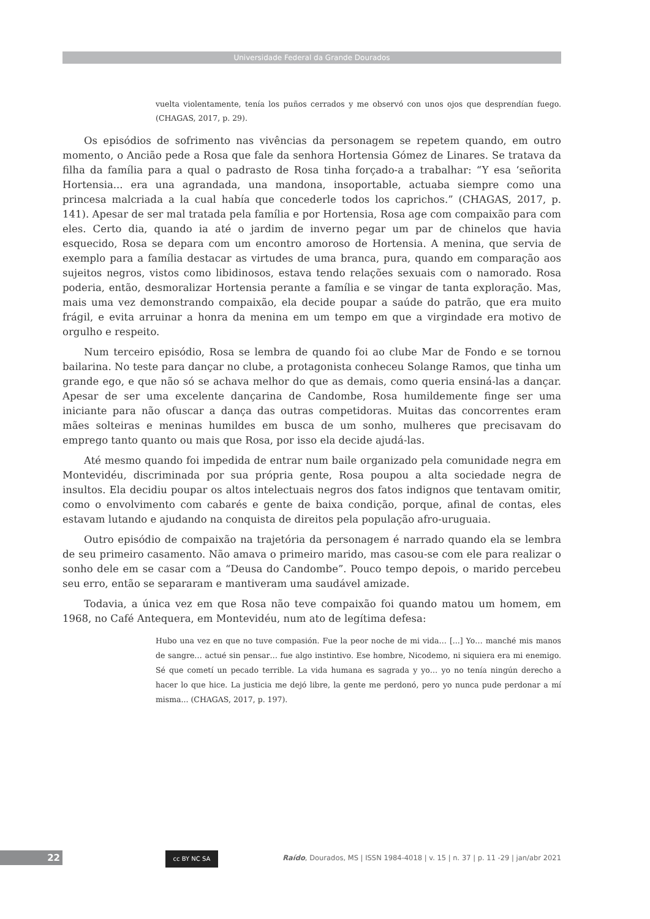Universidade Federal da Grande Dourados
vuelta violentamente, tenía los puños cerrados y me observó con unos ojos que desprendían fuego. (CHAGAS, 2017, p. 29).
Os episódios de sofrimento nas vivências da personagem se repetem quando, em outro momento, o Ancião pede a Rosa que fale da senhora Hortensia Gómez de Linares. Se tratava da filha da família para a qual o padrasto de Rosa tinha forçado-a a trabalhar: “Y esa ‘señorita Hortensia... era una agrandada, una mandona, insoportable, actuaba siempre como una princesa malcriada a la cual había que concederle todos los caprichos.” (CHAGAS, 2017, p. 141). Apesar de ser mal tratada pela família e por Hortensia, Rosa age com compaixão para com eles. Certo dia, quando ia até o jardim de inverno pegar um par de chinelos que havia esquecido, Rosa se depara com um encontro amoroso de Hortensia. A menina, que servia de exemplo para a família destacar as virtudes de uma branca, pura, quando em comparação aos sujeitos negros, vistos como libidinosos, estava tendo relações sexuais com o namorado. Rosa poderia, então, desmoralizar Hortensia perante a família e se vingar de tanta exploração. Mas, mais uma vez demonstrando compaixão, ela decide poupar a saúde do patrão, que era muito frágil, e evita arruinar a honra da menina em um tempo em que a virgindade era motivo de orgulho e respeito.
Num terceiro episódio, Rosa se lembra de quando foi ao clube Mar de Fondo e se tornou bailarina. No teste para dançar no clube, a protagonista conheceu Solange Ramos, que tinha um grande ego, e que não só se achava melhor do que as demais, como queria ensiná-las a dançar. Apesar de ser uma excelente dançarina de Candombe, Rosa humildemente finge ser uma iniciante para não ofuscar a dança das outras competidoras. Muitas das concorrentes eram mães solteiras e meninas humildes em busca de um sonho, mulheres que precisavam do emprego tanto quanto ou mais que Rosa, por isso ela decide ajudá-las.
Até mesmo quando foi impedida de entrar num baile organizado pela comunidade negra em Montevidéu, discriminada por sua própria gente, Rosa poupou a alta sociedade negra de insultos. Ela decidiu poupar os altos intelectuais negros dos fatos indignos que tentavam omitir, como o envolvimento com cabarés e gente de baixa condição, porque, afinal de contas, eles estavam lutando e ajudando na conquista de direitos pela população afro-uruguaia.
Outro episódio de compaixão na trajetória da personagem é narrado quando ela se lembra de seu primeiro casamento. Não amava o primeiro marido, mas casou-se com ele para realizar o sonho dele em se casar com a “Deusa do Candombe”. Pouco tempo depois, o marido percebeu seu erro, então se separaram e mantiveram uma saudável amizade.
Todavia, a única vez em que Rosa não teve compaixão foi quando matou um homem, em 1968, no Café Antequera, em Montevidéu, num ato de legítima defesa:
Hubo una vez en que no tuve compasión. Fue la peor noche de mi vida… [...] Yo… manché mis manos de sangre… actué sin pensar… fue algo instintivo. Ese hombre, Nicodemo, ni siquiera era mi enemigo. Sé que cometí un pecado terrible. La vida humana es sagrada y yo… yo no tenía ningún derecho a hacer lo que hice. La justicia me dejó libre, la gente me perdonó, pero yo nunca pude perdonar a mí misma... (CHAGAS, 2017, p. 197).
22 cc BY NC SA
Raído, Dourados, MS | ISSN 1984-4018 | v. 15 | n. 37 | p. 11 -29 | jan/abr 2021